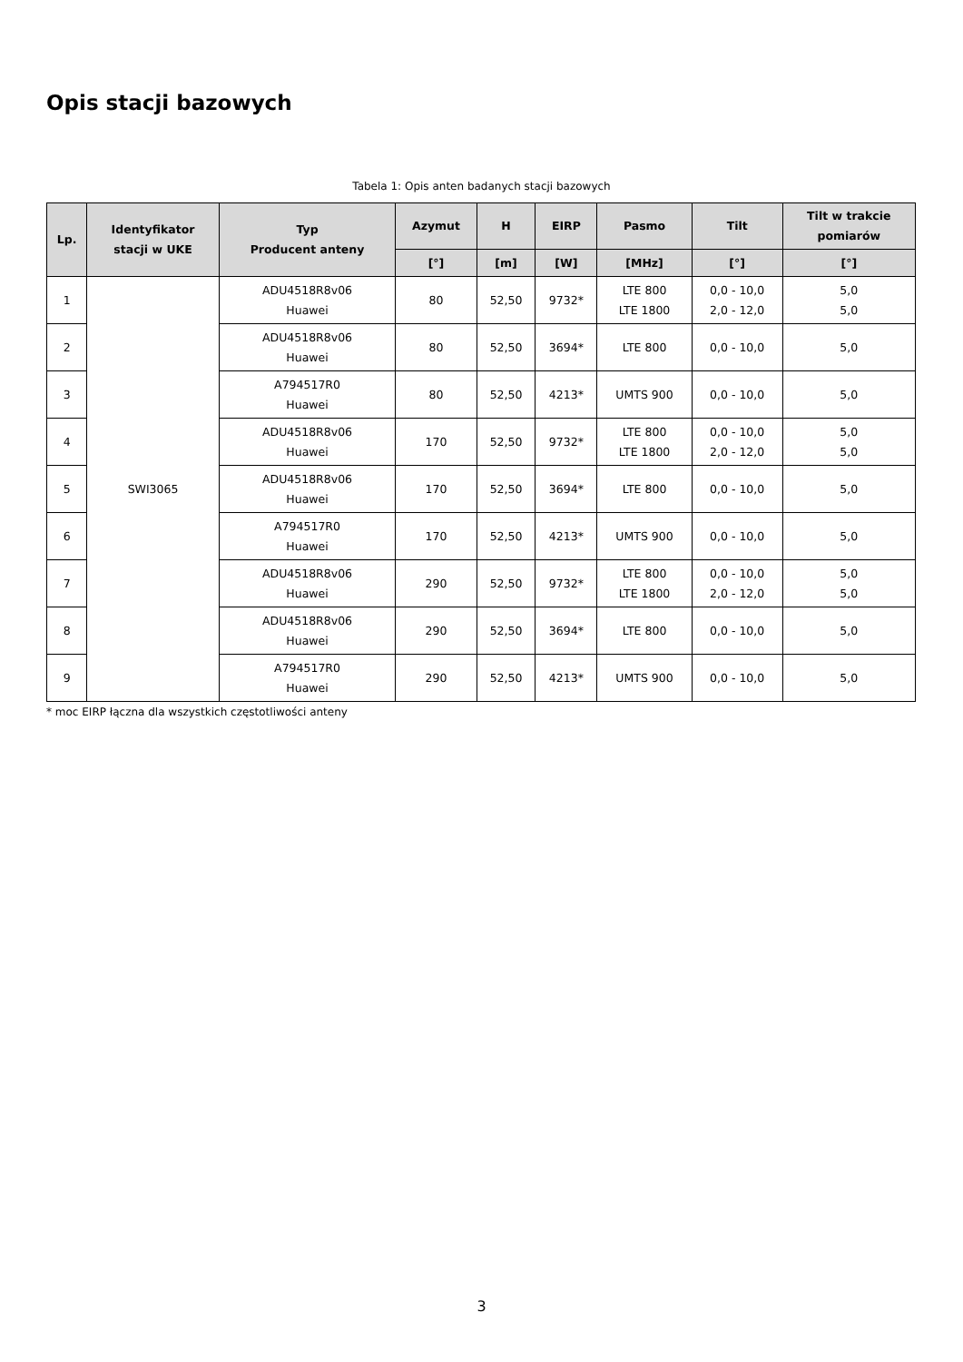Opis stacji bazowych
Tabela 1: Opis anten badanych stacji bazowych
| Lp. | Identyfikator stacji w UKE | Typ Producent anteny | Azymut | H | EIRP | Pasmo | Tilt | Tilt w trakcie pomiarów |
| --- | --- | --- | --- | --- | --- | --- | --- | --- |
| | | | [°] | [m] | [W] | [MHz] | [°] | [°] |
| 1 | SWI3065 | ADU4518R8v06 Huawei | 80 | 52,50 | 9732* | LTE 800 LTE 1800 | 0,0 - 10,0 2,0 - 12,0 | 5,0 5,0 |
| 2 | | ADU4518R8v06 Huawei | 80 | 52,50 | 3694* | LTE 800 | 0,0 - 10,0 | 5,0 |
| 3 | | A794517R0 Huawei | 80 | 52,50 | 4213* | UMTS 900 | 0,0 - 10,0 | 5,0 |
| 4 | | ADU4518R8v06 Huawei | 170 | 52,50 | 9732* | LTE 800 LTE 1800 | 0,0 - 10,0 2,0 - 12,0 | 5,0 5,0 |
| 5 | | ADU4518R8v06 Huawei | 170 | 52,50 | 3694* | LTE 800 | 0,0 - 10,0 | 5,0 |
| 6 | | A794517R0 Huawei | 170 | 52,50 | 4213* | UMTS 900 | 0,0 - 10,0 | 5,0 |
| 7 | | ADU4518R8v06 Huawei | 290 | 52,50 | 9732* | LTE 800 LTE 1800 | 0,0 - 10,0 2,0 - 12,0 | 5,0 5,0 |
| 8 | | ADU4518R8v06 Huawei | 290 | 52,50 | 3694* | LTE 800 | 0,0 - 10,0 | 5,0 |
| 9 | | A794517R0 Huawei | 290 | 52,50 | 4213* | UMTS 900 | 0,0 - 10,0 | 5,0 |
* moc EIRP łączna dla wszystkich częstotliwości anteny
3